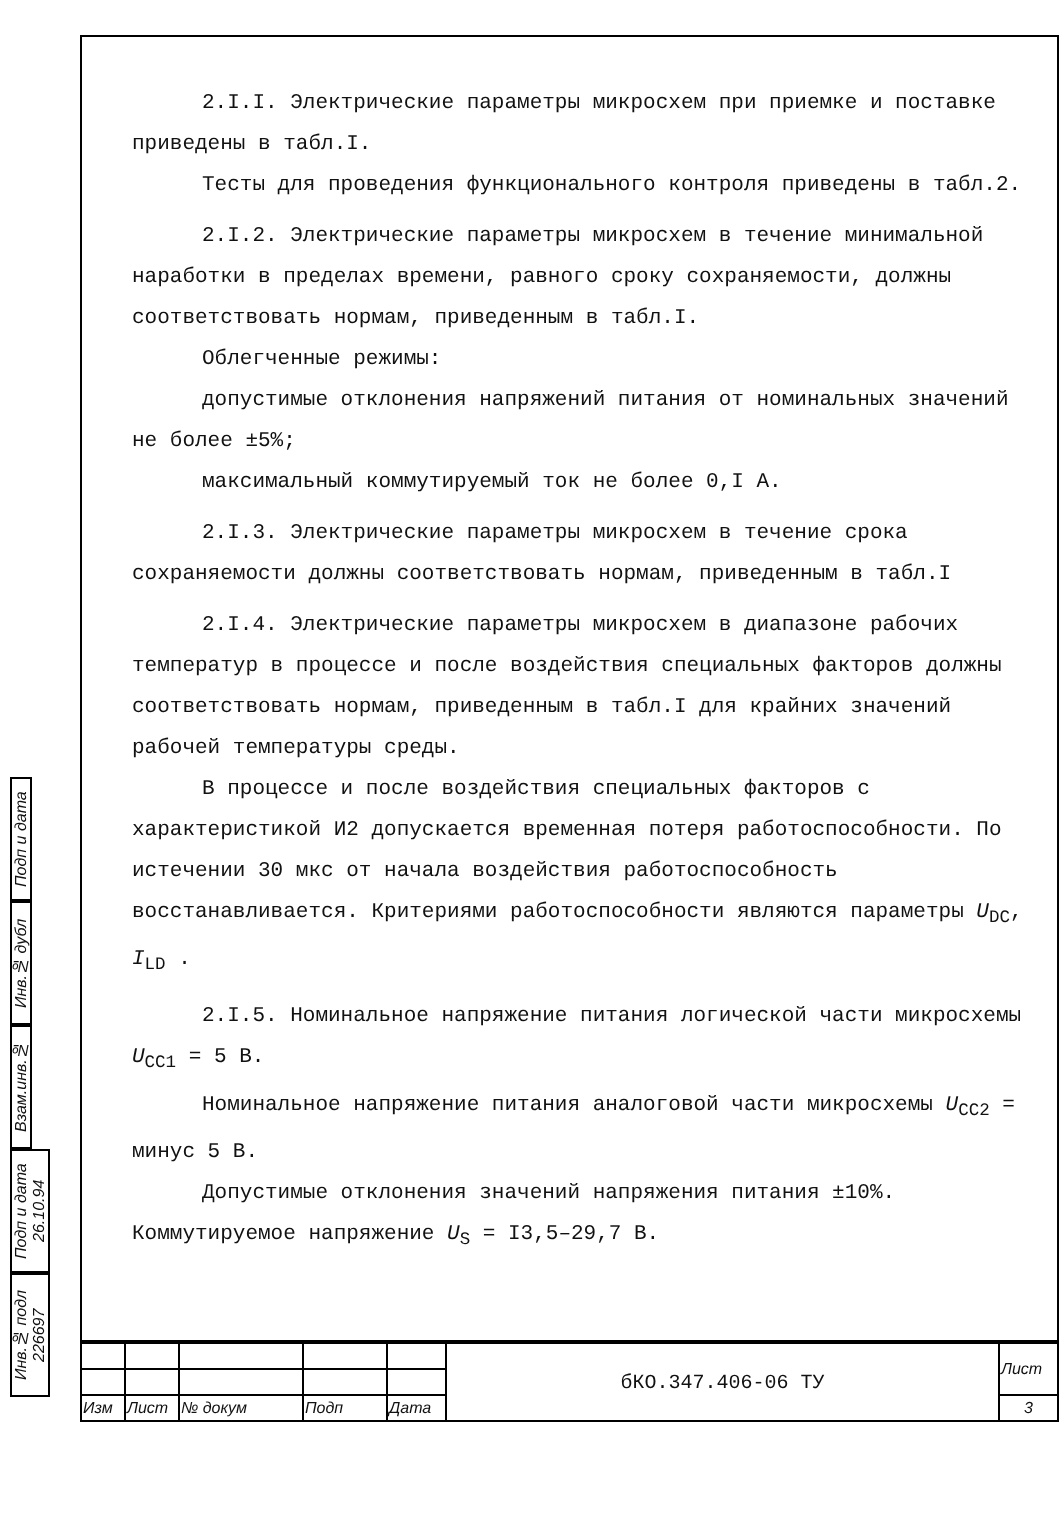Подп и дата
Инв.№ дубл
Взам.инв.№
Подп и дата 26.10.94
Инв.№ подл 226697
2.I.I. Электрические параметры микросхем при приемке и поставке приведены в табл.I.
Тесты для проведения функционального контроля приведены в табл.2.
2.I.2. Электрические параметры микросхем в течение минимальной наработки в пределах времени, равного сроку сохраняемости, должны соответствовать нормам, приведенным в табл.I.
Облегченные режимы:
допустимые отклонения напряжений питания от номинальных значений не более ±5%;
максимальный коммутируемый ток не более 0,I А.
2.I.3. Электрические параметры микросхем в течение срока сохраняемости должны соответствовать нормам, приведенным в табл.I
2.I.4. Электрические параметры микросхем в диапазоне рабочих температур в процессе и после воздействия специальных факторов должны соответствовать нормам, приведенным в табл.I для крайних значений рабочей температуры среды.
В процессе и после воздействия специальных факторов с характеристикой И2 допускается временная потеря работоспособности. По истечении 30 мкс от начала воздействия работоспособность восстанавливается. Критериями работоспособности являются параметры U<sub>DC</sub>, I<sub>LD</sub> .
2.I.5. Номинальное напряжение питания логической части микросхемы U<sub>CC1</sub> = 5 В.
Номинальное напряжение питания аналоговой части микросхемы U<sub>CC2</sub> = минус 5 В.
Допустимые отклонения значений напряжения питания ±10%.
Коммутируемое напряжение U<sub>S</sub> = I3,5–29,7 В.
| | | | | | бКО.347.406-06 ТУ | Лист |
| Изм | Лист | № докум | Подп | Дата | | 3 |